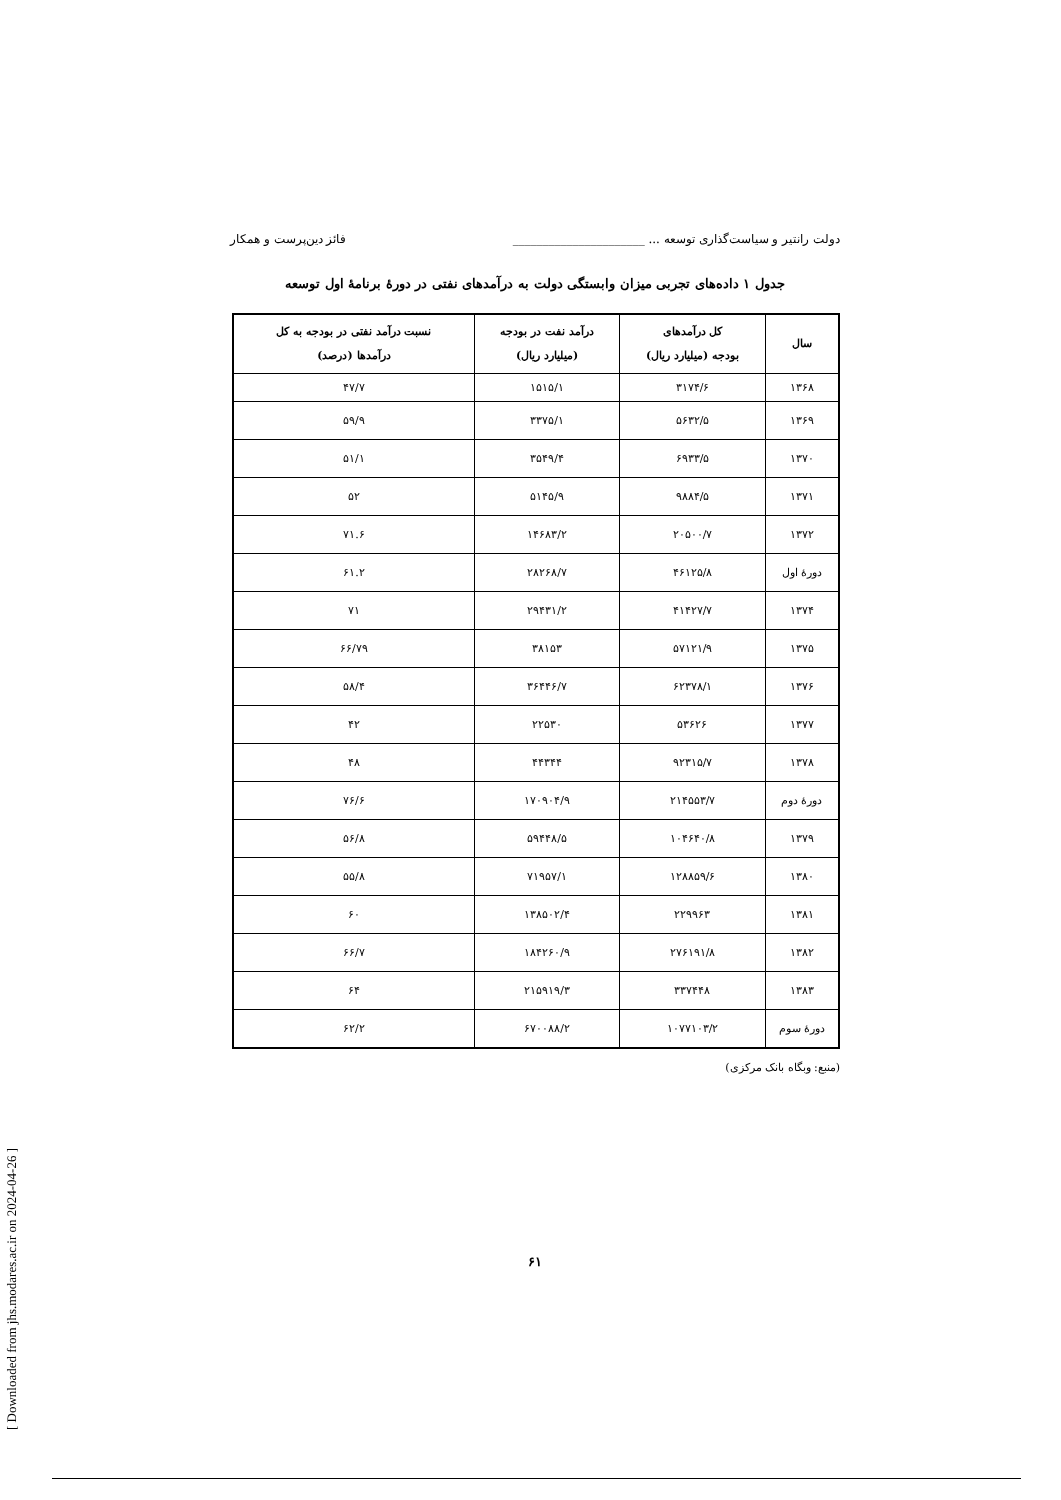دولت رانتیر و سیاست‌گذاری توسعه ... ______________________ فائز دین‌پرست و همکار
جدول ۱ داده‌های تجربی میزان وابستگی دولت به درآمدهای نفتی در دورۀ برنامۀ اول توسعه
| سال | کل درآمدهای بودجه (میلیارد ریال) | درآمد نفت در بودجه (میلیارد ریال) | نسبت درآمد نفتی در بودجه به کل درآمدها (درصد) |
| --- | --- | --- | --- |
| ۱۳۶۸ | ۳۱۷۴/۶ | ۱۵۱۵/۱ | ۴۷/۷ |
| ۱۳۶۹ | ۵۶۳۲/۵ | ۳۳۷۵/۱ | ۵۹/۹ |
| ۱۳۷۰ | ۶۹۳۳/۵ | ۳۵۴۹/۴ | ۵۱/۱ |
| ۱۳۷۱ | ۹۸۸۴/۵ | ۵۱۴۵/۹ | ۵۲ |
| ۱۳۷۲ | ۲۰۵۰۰/۷ | ۱۴۶۸۳/۲ | ۷۱.۶ |
| دورۀ اول | ۴۶۱۲۵/۸ | ۲۸۲۶۸/۷ | ۶۱.۲ |
| ۱۳۷۴ | ۴۱۴۲۷/۷ | ۲۹۴۳۱/۲ | ۷۱ |
| ۱۳۷۵ | ۵۷۱۲۱/۹ | ۳۸۱۵۳ | ۶۶/۷۹ |
| ۱۳۷۶ | ۶۲۳۷۸/۱ | ۳۶۴۴۶/۷ | ۵۸/۴ |
| ۱۳۷۷ | ۵۳۶۲۶ | ۲۲۵۳۰ | ۴۲ |
| ۱۳۷۸ | ۹۲۳۱۵/۷ | ۴۴۳۴۴ | ۴۸ |
| دورۀ دوم | ۲۱۴۵۵۳/۷ | ۱۷۰۹۰۴/۹ | ۷۶/۶ |
| ۱۳۷۹ | ۱۰۴۶۴۰/۸ | ۵۹۴۴۸/۵ | ۵۶/۸ |
| ۱۳۸۰ | ۱۲۸۸۵۹/۶ | ۷۱۹۵۷/۱ | ۵۵/۸ |
| ۱۳۸۱ | ۲۲۹۹۶۳ | ۱۳۸۵۰۲/۴ | ۶۰ |
| ۱۳۸۲ | ۲۷۶۱۹۱/۸ | ۱۸۴۲۶۰/۹ | ۶۶/۷ |
| ۱۳۸۳ | ۳۳۷۴۴۸ | ۲۱۵۹۱۹/۳ | ۶۴ |
| دورۀ سوم | ۱۰۷۷۱۰۳/۲ | ۶۷۰۰۸۸/۲ | ۶۲/۲ |
(منبع: وبگاه بانک مرکزی)
۶۱
[ Downloaded from jhs.modares.ac.ir on 2024-04-26 ]